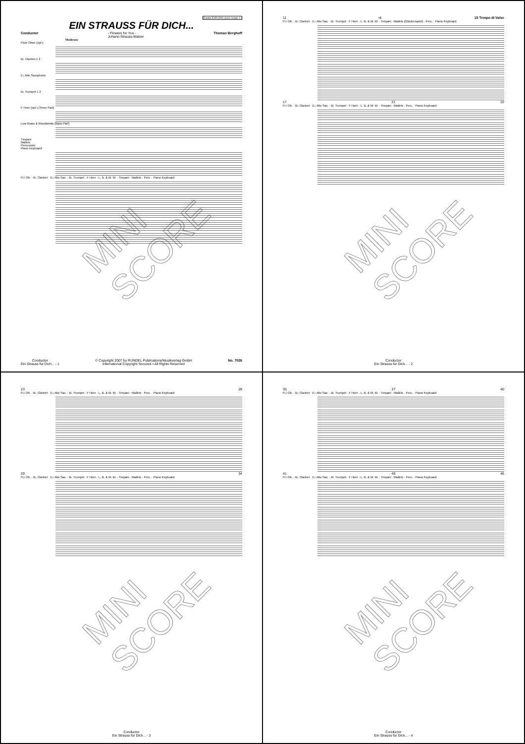Rundel EXPLORA series Grade 1+
EIN STRAUSS FÜR DICH...
Conductor - Flowers for You -
Johann-Strauss-Walzer Thomas Berghoff
Moderato
Flute Oboe (opt.)
B♭ Clarinet 1 2
E♭ Alto Saxophone
B♭ Trumpet 1 2
F Horn (opt.) (Tenor Part)
Low Brass & Woodwinds (Bass Part)
Timpani
Mallets
Percussion
Piano Keyboard
Fl./ Ob. · B♭ Clarinet · E♭ Alto Sax. · B♭ Trumpet · F Horn · L. B. & W. W. · Timpani · Mallets · Perc. · Piano Keyboard
MINI SCORE
Conductor
Ein Strauss für Dich... - 1 © Copyright 2007 by RUNDEL Publications/Musikverlag GmbH
International Copyright Secured • All Rights Reserved No. 7026
11 rit. 15 Tempo di Valse
Fl./ Ob. · B♭ Clarinet · E♭ Alto Sax. · B♭ Trumpet · F Horn · L. B. & W. W. · Timpani · Mallets (Glockenspiel) · Perc. · Piano Keyboard
17 21 22
Fl./ Ob. · B♭ Clarinet · E♭ Alto Sax. · B♭ Trumpet · F Horn · L. B. & W. W. · Timpani · Mallets · Perc. · Piano Keyboard
MINI SCORE
Conductor
Ein Strauss für Dich... - 2
23 28
Fl./ Ob. · B♭ Clarinet · E♭ Alto Sax. · B♭ Trumpet · F Horn · L. B. & W. W. · Timpani · Mallets · Perc. · Piano Keyboard
29 34
Fl./ Ob. · B♭ Clarinet · E♭ Alto Sax. · B♭ Trumpet · F Horn · L. B. & W. W. · Timpani · Mallets · Perc. · Piano Keyboard
MINI SCORE
Conductor
Ein Strauss für Dich... - 3
35 37 40
Fl./ Ob. · B♭ Clarinet · E♭ Alto Sax. · B♭ Trumpet · F Horn · L. B. & W. W. · Timpani · Mallets · Perc. · Piano Keyboard
41 45 46
Fl./ Ob. · B♭ Clarinet · E♭ Alto Sax. · B♭ Trumpet · F Horn · L. B. & W. W. · Timpani · Mallets · Perc. · Piano Keyboard
MINI SCORE
Conductor
Ein Strauss für Dich... - 4